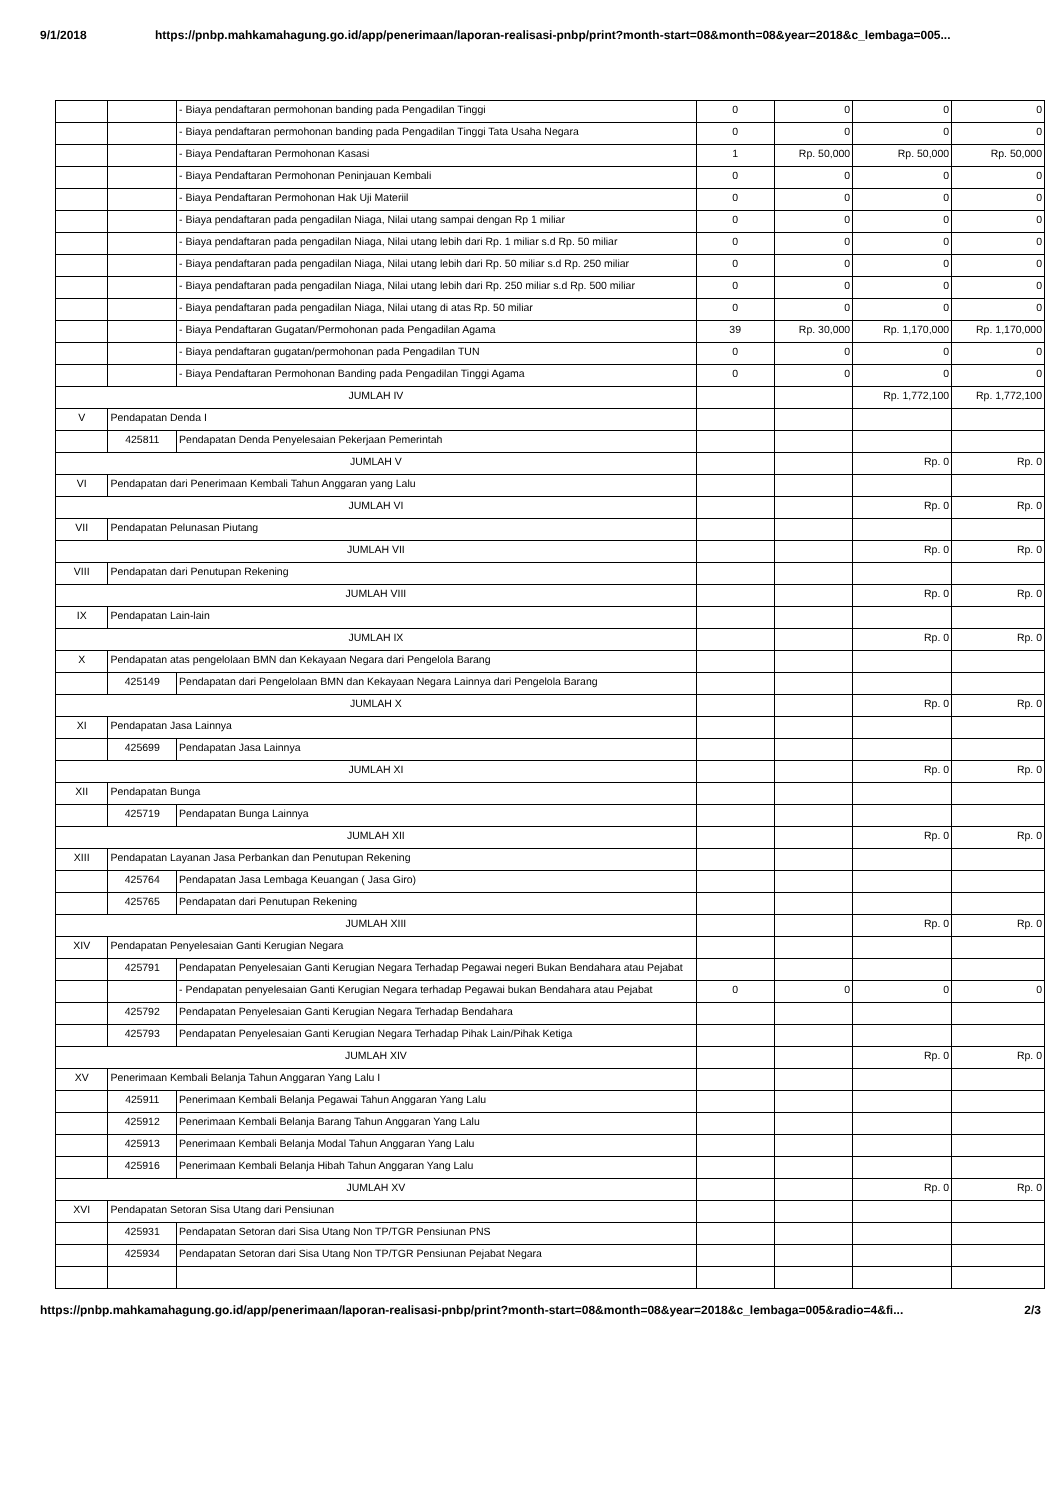9/1/2018 https://pnbp.mahkamahagung.go.id/app/penerimaan/laporan-realisasi-pnbp/print?month-start=08&month=08&year=2018&c_lembaga=005...
| | | - Biaya pendaftaran permohonan banding pada Pengadilan Tinggi | 0 | 0 | 0 | 0 |
| | | - Biaya pendaftaran permohonan banding pada Pengadilan Tinggi Tata Usaha Negara | 0 | 0 | 0 | 0 |
| | | - Biaya Pendaftaran Permohonan Kasasi | 1 | Rp. 50,000 | Rp. 50,000 | Rp. 50,000 |
| | | - Biaya Pendaftaran Permohonan Peninjauan Kembali | 0 | 0 | 0 | 0 |
| | | - Biaya Pendaftaran Permohonan Hak Uji Materiil | 0 | 0 | 0 | 0 |
| | | - Biaya pendaftaran pada pengadilan Niaga, Nilai utang sampai dengan Rp 1 miliar | 0 | 0 | 0 | 0 |
| | | - Biaya pendaftaran pada pengadilan Niaga, Nilai utang lebih dari Rp. 1 miliar s.d Rp. 50 miliar | 0 | 0 | 0 | 0 |
| | | - Biaya pendaftaran pada pengadilan Niaga, Nilai utang lebih dari Rp. 50 miliar s.d Rp. 250 miliar | 0 | 0 | 0 | 0 |
| | | - Biaya pendaftaran pada pengadilan Niaga, Nilai utang lebih dari Rp. 250 miliar s.d Rp. 500 miliar | 0 | 0 | 0 | 0 |
| | | - Biaya pendaftaran pada pengadilan Niaga, Nilai utang di atas Rp. 50 miliar | 0 | 0 | 0 | 0 |
| | | - Biaya Pendaftaran Gugatan/Permohonan pada Pengadilan Agama | 39 | Rp. 30,000 | Rp. 1,170,000 | Rp. 1,170,000 |
| | | - Biaya pendaftaran gugatan/permohonan pada Pengadilan TUN | 0 | 0 | 0 | 0 |
| | | - Biaya Pendaftaran Permohonan Banding pada Pengadilan Tinggi Agama | 0 | 0 | 0 | 0 |
| JUMLAH IV | | | | | Rp. 1,772,100 | Rp. 1,772,100 |
| V | Pendapatan Denda I | | | | | |
| | 425811 | Pendapatan Denda Penyelesaian Pekerjaan Pemerintah | | | | |
| JUMLAH V | | | | | Rp. 0 | Rp. 0 |
| VI | Pendapatan dari Penerimaan Kembali Tahun Anggaran yang Lalu | | | | | |
| JUMLAH VI | | | | | Rp. 0 | Rp. 0 |
| VII | Pendapatan Pelunasan Piutang | | | | | |
| JUMLAH VII | | | | | Rp. 0 | Rp. 0 |
| VIII | Pendapatan dari Penutupan Rekening | | | | | |
| JUMLAH VIII | | | | | Rp. 0 | Rp. 0 |
| IX | Pendapatan Lain-lain | | | | | |
| JUMLAH IX | | | | | Rp. 0 | Rp. 0 |
| X | Pendapatan atas pengelolaan BMN dan Kekayaan Negara dari Pengelola Barang | | | | | |
| | 425149 | Pendapatan dari Pengelolaan BMN dan Kekayaan Negara Lainnya dari Pengelola Barang | | | | |
| JUMLAH X | | | | | Rp. 0 | Rp. 0 |
| XI | Pendapatan Jasa Lainnya | | | | | |
| | 425699 | Pendapatan Jasa Lainnya | | | | |
| JUMLAH XI | | | | | Rp. 0 | Rp. 0 |
| XII | Pendapatan Bunga | | | | | |
| | 425719 | Pendapatan Bunga Lainnya | | | | |
| JUMLAH XII | | | | | Rp. 0 | Rp. 0 |
| XIII | Pendapatan Layanan Jasa Perbankan dan Penutupan Rekening | | | | | |
| | 425764 | Pendapatan Jasa Lembaga Keuangan ( Jasa Giro) | | | | |
| | 425765 | Pendapatan dari Penutupan Rekening | | | | |
| JUMLAH XIII | | | | | Rp. 0 | Rp. 0 |
| XIV | Pendapatan Penyelesaian Ganti Kerugian Negara | | | | | |
| | 425791 | Pendapatan Penyelesaian Ganti Kerugian Negara Terhadap Pegawai negeri Bukan Bendahara atau Pejabat | | | | |
| | | - Pendapatan penyelesaian Ganti Kerugian Negara terhadap Pegawai bukan Bendahara atau Pejabat | 0 | 0 | 0 | 0 |
| | 425792 | Pendapatan Penyelesaian Ganti Kerugian Negara Terhadap Bendahara | | | | |
| | 425793 | Pendapatan Penyelesaian Ganti Kerugian Negara Terhadap Pihak Lain/Pihak Ketiga | | | | |
| JUMLAH XIV | | | | | Rp. 0 | Rp. 0 |
| XV | Penerimaan Kembali Belanja Tahun Anggaran Yang Lalu I | | | | | |
| | 425911 | Penerimaan Kembali Belanja Pegawai Tahun Anggaran Yang Lalu | | | | |
| | 425912 | Penerimaan Kembali Belanja Barang Tahun Anggaran Yang Lalu | | | | |
| | 425913 | Penerimaan Kembali Belanja Modal Tahun Anggaran Yang Lalu | | | | |
| | 425916 | Penerimaan Kembali Belanja Hibah Tahun Anggaran Yang Lalu | | | | |
| JUMLAH XV | | | | | Rp. 0 | Rp. 0 |
| XVI | Pendapatan Setoran Sisa Utang dari Pensiunan | | | | | |
| | 425931 | Pendapatan Setoran dari Sisa Utang Non TP/TGR Pensiunan PNS | | | | |
| | 425934 | Pendapatan Setoran dari Sisa Utang Non TP/TGR Pensiunan Pejabat Negara | | | | |
https://pnbp.mahkamahagung.go.id/app/penerimaan/laporan-realisasi-pnbp/print?month-start=08&month=08&year=2018&c_lembaga=005&radio=4&fi... 2/3